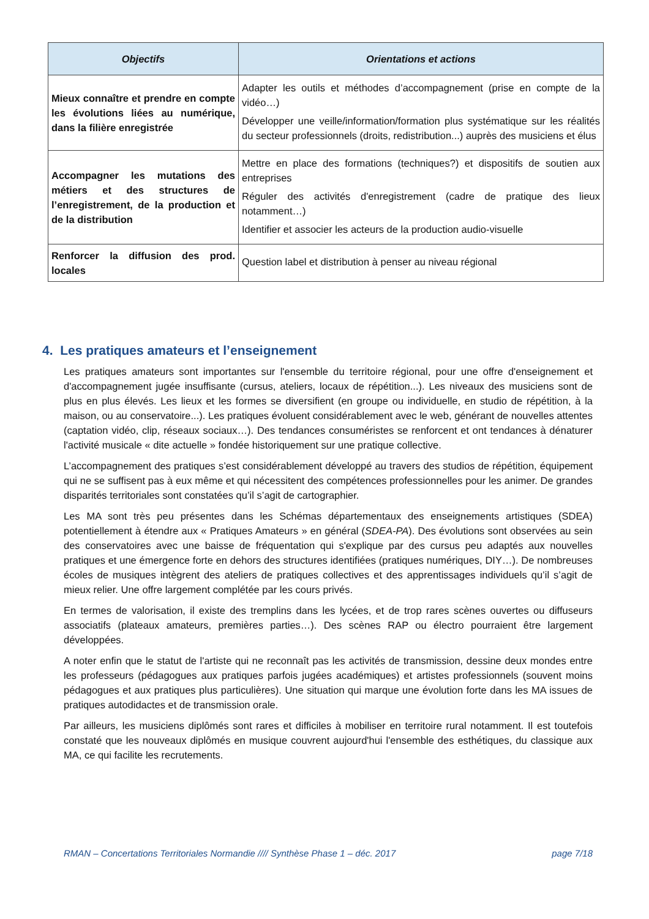| Objectifs | Orientations et actions |
| --- | --- |
| Mieux connaître et prendre en compte les évolutions liées au numérique, dans la filière enregistrée | Adapter les outils et méthodes d’accompagnement (prise en compte de la vidéo…) Développer une veille/information/formation plus systématique sur les réalités du secteur professionnels (droits, redistribution...) auprès des musiciens et élus |
| Accompagner les mutations des métiers et des structures de l’enregistrement, de la production et de la distribution | Mettre en place des formations (techniques?) et dispositifs de soutien aux entreprises Réguler des activités d'enregistrement (cadre de pratique des lieux notamment…) Identifier et associer les acteurs de la production audio-visuelle |
| Renforcer la diffusion des prod. locales | Question label et distribution à penser au niveau régional |
4. Les pratiques amateurs et l’enseignement
Les pratiques amateurs sont importantes sur l'ensemble du territoire régional, pour une offre d'enseignement et d'accompagnement jugée insuffisante (cursus, ateliers, locaux de répétition...). Les niveaux des musiciens sont de plus en plus élevés. Les lieux et les formes se diversifient (en groupe ou individuelle, en studio de répétition, à la maison, ou au conservatoire...). Les pratiques évoluent considérablement avec le web, générant de nouvelles attentes (captation vidéo, clip, réseaux sociaux…). Des tendances consuméristes se renforcent et ont tendances à dénaturer l'activité musicale « dite actuelle » fondée historiquement sur une pratique collective.
L’accompagnement des pratiques s’est considérablement développé au travers des studios de répétition, équipement qui ne se suffisent pas à eux même et qui nécessitent des compétences professionnelles pour les animer. De grandes disparités territoriales sont constatées qu’il s’agit de cartographier.
Les MA sont très peu présentes dans les Schémas départementaux des enseignements artistiques (SDEA) potentiellement à étendre aux « Pratiques Amateurs » en général (SDEA-PA). Des évolutions sont observées au sein des conservatoires avec une baisse de fréquentation qui s'explique par des cursus peu adaptés aux nouvelles pratiques et une émergence forte en dehors des structures identifiées (pratiques numériques, DIY…). De nombreuses écoles de musiques intègrent des ateliers de pratiques collectives et des apprentissages individuels qu’il s’agit de mieux relier. Une offre largement complétée par les cours privés.
En termes de valorisation, il existe des tremplins dans les lycées, et de trop rares scènes ouvertes ou diffuseurs associatifs (plateaux amateurs, premières parties…). Des scènes RAP ou électro pourraient être largement développées.
A noter enfin que le statut de l'artiste qui ne reconnaît pas les activités de transmission, dessine deux mondes entre les professeurs (pédagogues aux pratiques parfois jugées académiques) et artistes professionnels (souvent moins pédagogues et aux pratiques plus particulières). Une situation qui marque une évolution forte dans les MA issues de pratiques autodidactes et de transmission orale.
Par ailleurs, les musiciens diplômés sont rares et difficiles à mobiliser en territoire rural notamment. Il est toutefois constaté que les nouveaux diplômés en musique couvrent aujourd'hui l'ensemble des esthétiques, du classique aux MA, ce qui facilite les recrutements.
RMAN – Concertations Territoriales Normandie //// Synthèse Phase 1 – déc. 2017 page 7/18